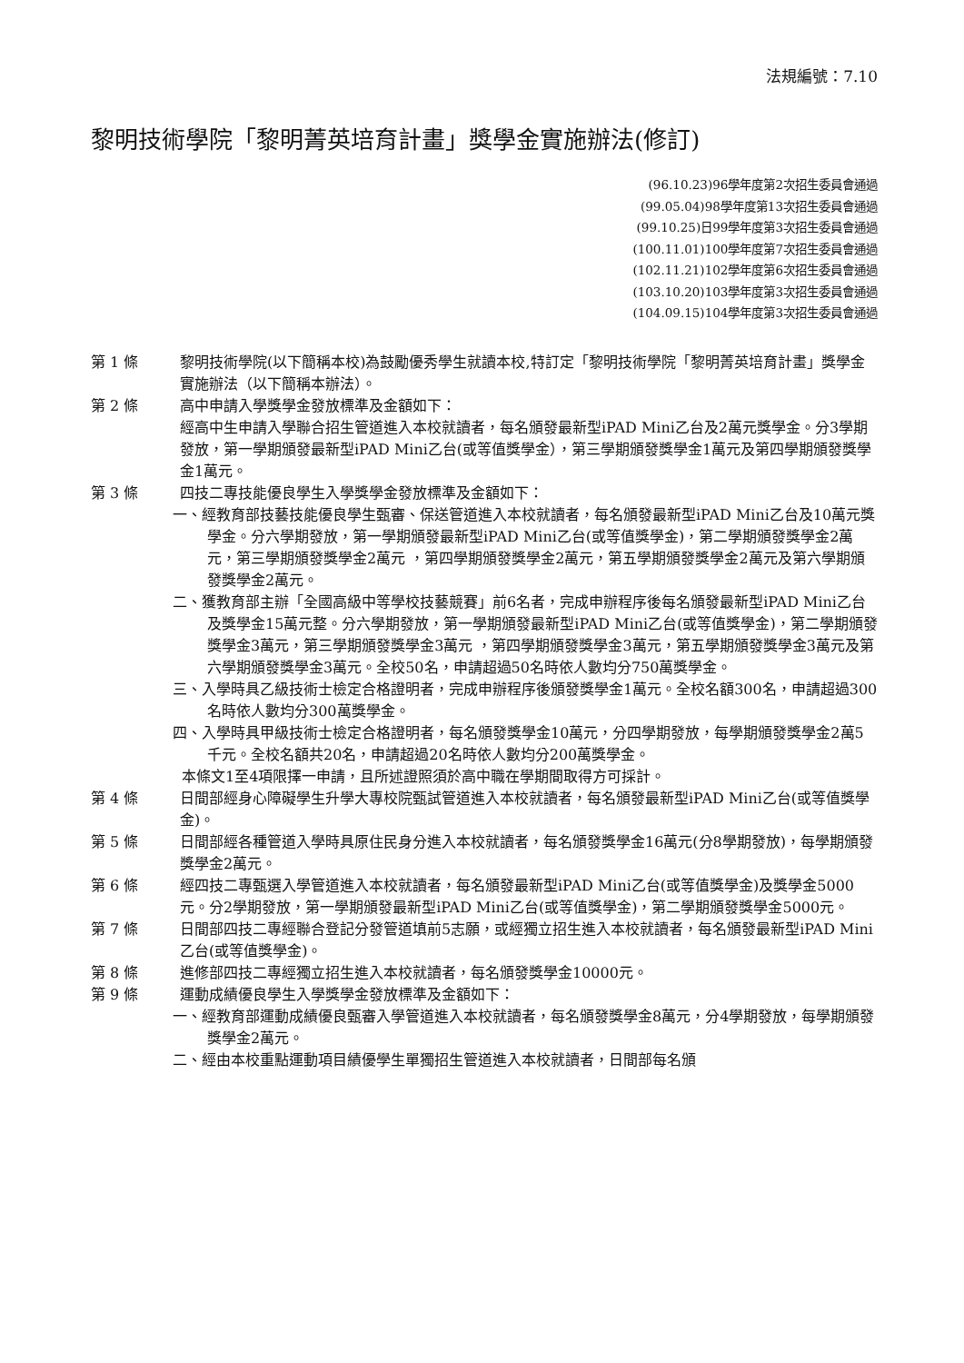法規編號：7.10
黎明技術學院「黎明菁英培育計畫」獎學金實施辦法(修訂)
(96.10.23)96學年度第2次招生委員會通過
(99.05.04)98學年度第13次招生委員會通過
(99.10.25)日99學年度第3次招生委員會通過
(100.11.01)100學年度第7次招生委員會通過
(102.11.21)102學年度第6次招生委員會通過
(103.10.20)103學年度第3次招生委員會通過
(104.09.15)104學年度第3次招生委員會通過
第 1 條 黎明技術學院(以下簡稱本校)為鼓勵優秀學生就讀本校,特訂定「黎明技術學院「黎明菁英培育計畫」獎學金實施辦法（以下簡稱本辦法）。
第 2 條 高中申請入學獎學金發放標準及金額如下：
經高中生申請入學聯合招生管道進入本校就讀者，每名頒發最新型iPAD Mini乙台及2萬元獎學金。分3學期發放，第一學期頒發最新型iPAD Mini乙台(或等值獎學金），第三學期頒發獎學金1萬元及第四學期頒發獎學金1萬元。
第 3 條 四技二專技能優良學生入學獎學金發放標準及金額如下：
一、經教育部技藝技能優良學生甄審、保送管道進入本校就讀者，每名頒發最新型iPAD Mini乙台及10萬元獎學金。分六學期發放，第一學期頒發最新型iPAD Mini乙台(或等值獎學金)，第二學期頒發獎學金2萬元，第三學期頒發獎學金2萬元 ，第四學期頒發獎學金2萬元，第五學期頒發獎學金2萬元及第六學期頒發獎學金2萬元。
二、獲教育部主辦「全國高級中等學校技藝競賽」前6名者，完成申辦程序後每名頒發最新型iPAD Mini乙台及獎學金15萬元整。分六學期發放，第一學期頒發最新型iPAD Mini乙台(或等值獎學金)，第二學期頒發獎學金3萬元，第三學期頒發獎學金3萬元 ，第四學期頒發獎學金3萬元，第五學期頒發獎學金3萬元及第六學期頒發獎學金3萬元。全校50名，申請超過50名時依人數均分750萬獎學金。
三、入學時具乙級技術士檢定合格證明者，完成申辦程序後頒發獎學金1萬元。全校名額300名，申請超過300名時依人數均分300萬獎學金。
四、入學時具甲級技術士檢定合格證明者，每名頒發獎學金10萬元，分四學期發放，每學期頒發獎學金2萬5千元。全校名額共20名，申請超過20名時依人數均分200萬獎學金。
本條文1至4項限擇一申請，且所述證照須於高中職在學期間取得方可採計。
第 4 條 日間部經身心障礙學生升學大專校院甄試管道進入本校就讀者，每名頒發最新型iPAD Mini乙台(或等值獎學金)。
第 5 條 日間部經各種管道入學時具原住民身分進入本校就讀者，每名頒發獎學金16萬元(分8學期發放)，每學期頒發獎學金2萬元。
第 6 條 經四技二專甄選入學管道進入本校就讀者，每名頒發最新型iPAD Mini乙台(或等值獎學金)及獎學金5000元。分2學期發放，第一學期頒發最新型iPAD Mini乙台(或等值獎學金)，第二學期頒發獎學金5000元。
第 7 條 日間部四技二專經聯合登記分發管道填前5志願，或經獨立招生進入本校就讀者，每名頒發最新型iPAD Mini乙台(或等值獎學金)。
第 8 條 進修部四技二專經獨立招生進入本校就讀者，每名頒發獎學金10000元。
第 9 條 運動成績優良學生入學獎學金發放標準及金額如下：
一、經教育部運動成績優良甄審入學管道進入本校就讀者，每名頒發獎學金8萬元，分4學期發放，每學期頒發獎學金2萬元。
二、經由本校重點運動項目績優學生單獨招生管道進入本校就讀者，日間部每名頒